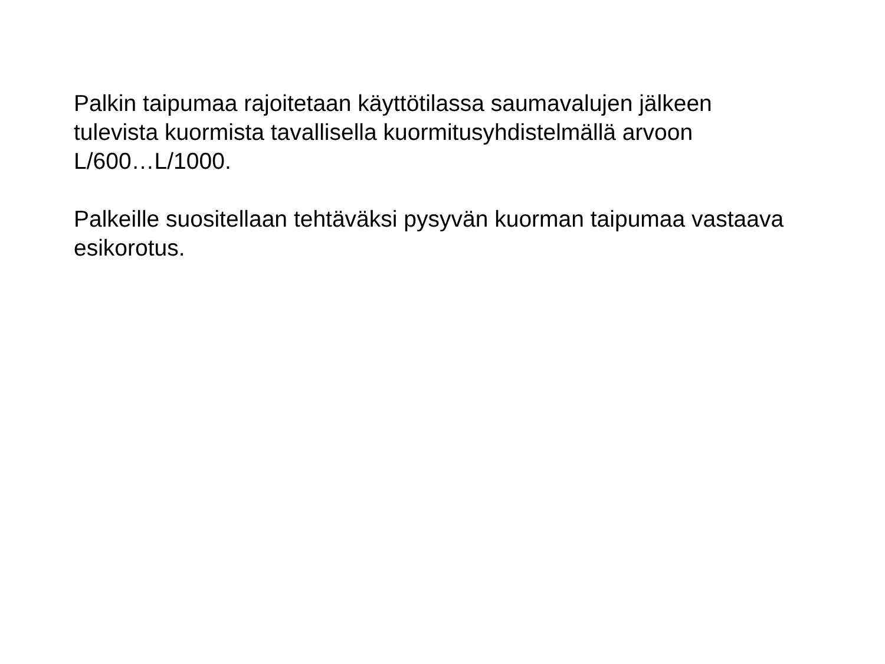Palkin taipumaa rajoitetaan käyttötilassa saumavalujen jälkeen
tulevista kuormista tavallisella kuormitusyhdistelmällä arvoon
L/600…L/1000.
Palkeille suositellaan tehtäväksi pysyvän kuorman taipumaa vastaava
esikorotus.